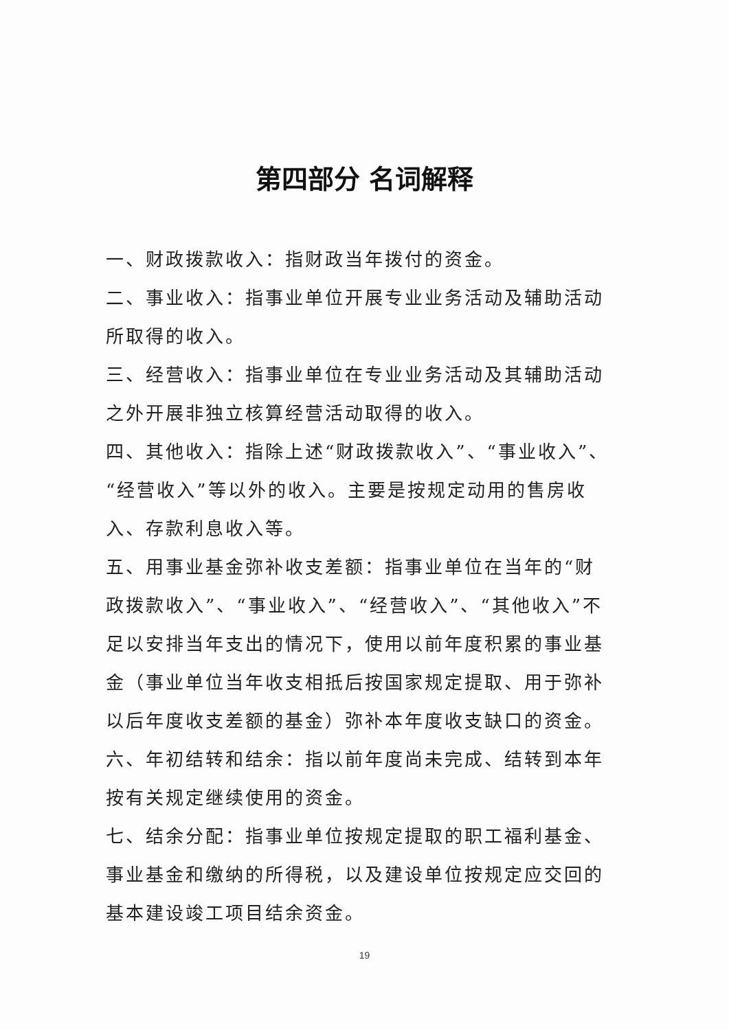第四部分 名词解释
一、财政拨款收入：指财政当年拨付的资金。
二、事业收入：指事业单位开展专业业务活动及辅助活动所取得的收入。
三、经营收入：指事业单位在专业业务活动及其辅助活动之外开展非独立核算经营活动取得的收入。
四、其他收入：指除上述“财政拨款收入”、“事业收入”、“经营收入”等以外的收入。主要是按规定动用的售房收入、存款利息收入等。
五、用事业基金弥补收支差额：指事业单位在当年的“财政拨款收入”、“事业收入”、“经营收入”、“其他收入”不足以安排当年支出的情况下，使用以前年度积累的事业基金（事业单位当年收支相抵后按国家规定提取、用于弥补以后年度收支差额的基金）弥补本年度收支缺口的资金。
六、年初结转和结余：指以前年度尚未完成、结转到本年按有关规定继续使用的资金。
七、结余分配：指事业单位按规定提取的职工福利基金、事业基金和缴纳的所得税，以及建设单位按规定应交回的基本建设竣工项目结余资金。
19